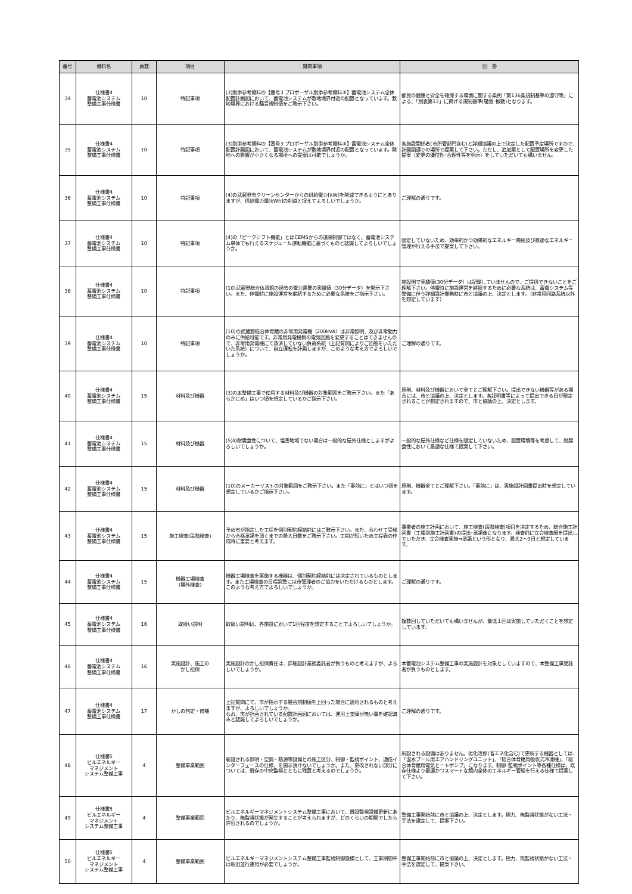| 番号 | 資料名 | 頁数 | 項目 | 質問事項 | 回 答 |
| --- | --- | --- | --- | --- | --- |
| 34 | 仕様書4 蓄電池システム 整備工事仕様書 | 10 | 特記事項 | (3)別添参考資料の【番号3 プロポーザル別添参考資料③】蓄電池システム全体配置計画図において、蓄電池システムが敷地境界付近の配置となっています。敷地境界における騒音規制値をご教示下さい。 | 都民の健康と安全を確保する環境に関する条例「第136条規制基準の遵守等」による、「別表第13」に掲げる規制基準(騒音･振動)となります。 |
| 35 | 仕様書4 蓄電池システム 整備工事仕様書 | 10 | 特記事項 | (3)別添参考資料の【番号3 プロポーザル別添参考資料③】蓄電池システム全体配置計画図において、蓄電池システムが敷地境界付近の配置となっています。隣地への影響が小さくなる場所への提案は可能でしょうか。 | 各施設関係者(市所管部門含む)と詳細協議の上で決定した配置予定場所ですので、計画図通りの場所で提案して下さい。ただし、追加案として配置場所を変更した提案（変更の優位性･合理性等を明示）をしていただいても構いません。 |
| 36 | 仕様書4 蓄電池システム 整備工事仕様書 | 10 | 特記事項 | (4)の武蔵野市クリーンセンターからの供給電力[kW]を削減できるようにとありますが、供給電力量[kWh]の削減と捉えてよろしいでしょうか。 | ご理解の通りです。 |
| 37 | 仕様書4 蓄電池システム 整備工事仕様書 | 10 | 特記事項 | (4)の「ピークシフト機能」とはCEMSからの遠隔制御ではなく、蓄電池システム単体でも行えるスケジュール運転機能に基づくものと認識してよろしいでしょうか。 | 限定していないため、効率的かつ効果的なエネルギー需給及び最適なエネルギー管理が行える手法で提案して下さい。 |
| 38 | 仕様書4 蓄電池システム 整備工事仕様書 | 10 | 特記事項 | (10)武蔵野総合体育館の過去の電力需要の実績値（30分データ）を開示下さい。また、停電時に施設運営を継続するために必要な系統をご指示下さい。 | 施設側で実績値(30分データ）は記録していませんので、ご提供できないことをご理解下さい。停電時に施設運営を継続するために必要な系統は、蓄電システム等整備に伴う詳細設計業務時に市と協議の上、決定とします。（非常用回路系統以外を想定しています） |
| 39 | 仕様書4 蓄電池システム 整備工事仕様書 | 10 | 特記事項 | (10)の武蔵野総合体育館の非常用発電機（200kVA）は非常照明、及び非常動力のみに供給可能です。非常用発電機側の電気回路を変更することはできませんので、非常用発電機にて救済していない負荷系統（上記質問によりご回答をいただいた系統）について、自立運転を計画しますが、このような考え方でよろしいでしょうか。 | ご理解の通りです。 |
| 40 | 仕様書4 蓄電池システム 整備工事仕様書 | 15 | 材料及び機器 | (3)の本整備工事で使用する材料及び機器の対象範囲をご教示下さい。また「あらかじめ」はいつ頃を想定しているかご指示下さい。 | 原則、材料及び機器において全てとご理解下さい。提出できない機器等がある場合には、市と協議の上、決定とします。各証明書等によって提出できる日が限定されることが想定されますので、市と協議の上、決定とします。 |
| 41 | 仕様書4 蓄電池システム 整備工事仕様書 | 15 | 材料及び機器 | (5)の耐腐食性について、塩害地域でない場合は一般的な屋外仕様としますがよろしいでしょうか。 | 一般的な屋外仕様など仕様を限定していないため、設置環境等を考慮して、耐腐食性において最適な仕様で提案して下さい。 |
| 42 | 仕様書4 蓄電池システム 整備工事仕様書 | 15 | 材料及び機器 | (10)のメーカーリストの対象範囲をご教示下さい。また「事前に」とはいつ頃を想定しているかご指示下さい。 | 原則、機器全てとご理解下さい。「事前に」は、実施設計図書提出時を想定しています。 |
| 43 | 仕様書4 蓄電池システム 整備工事仕様書 | 15 | 施工検査(段階検査) | 予め市が指定した工程を個別契約締結前にはご教示下さい。また、合わせて受検から合格承諾を頂くまでの最大日数をご教示下さい。工期が短いため工程表の作成時に重要と考えます。 | 事業者の施工計画において、施工検査(段階検査)項目を決定するため、総合施工計画書（工種別施工計画書)の提出･承諾後になります。検査前に立会検査願を提出していただき、立会検査実施⇒承諾という形となり、最大2～3日と想定しています。 |
| 44 | 仕様書4 蓄電池システム 整備工事仕様書 | 15 | 機器工場検査 (場外検査) | 機器工場検査を実施する機器は、個別契約締結前には決定されているものとします。また工場検査の日程調整には市管理者のご協力をいただけるものとします。このような考え方でよろしいでしょうか。 | ご理解の通りです。 |
| 45 | 仕様書4 蓄電池システム 整備工事仕様書 | 16 | 取扱い説明 | 取扱い説明は、各施設において1回程度を想定することでよろしいでしょうか。 | 複数回していただいても構いませんが、最低１回は実施していただくことを想定しています。 |
| 46 | 仕様書4 蓄電池システム 整備工事仕様書 | 16 | 実施設計、施工の かし担保 | 実施設計のかし担保責任は、詳細設計業務委託者が負うものと考えますが、よろしいでしょうか。 | 本蓄電池システム整備工事の実施設計を対象としていますので、本整備工事受託者が負うものとします。 |
| 47 | 仕様書4 蓄電池システム 整備工事仕様書 | 17 | かしの判定・修補 | 上記質問にて、市が指示する騒音規制値を上回った場合に適用されるものと考えますが、よろしいでしょうか。 なお、市が計画されている配置計画図においては、運用上支障が無い事を確認済みと認識してよろしいでしょうか。 | ご理解の通りです。 |
| 48 | 仕様書5 ビルエネルギー マネジメント システム整備工事 | 4 | 整備事業範囲 | 新設される照明・空調・熱源等設備との施工区分、制御・監視ポイント、通信インターフェースの仕様、を開示頂けないでしょうか。また、更改されない部分については、既存の中央監視とともに残置と考えるのでしょうか。 | 新設される設備はありません。劣化改修(省エネ化含む)で更新する機器としては、「温水プール用エアハンドリングユニット」、「総合体育館用吸収式冷凍機」、「総合体育館用電気ヒートポンプ」になります。制御･監視ポイント等各種仕様は、既存仕様より最適かつスマートな館内全体のエネルギー管理を行える仕様で提案して下さい。 |
| 49 | 仕様書5 ビルエネルギー マネジメント システム整備工事 | 4 | 整備事業範囲 | ビルエネルギーマネジメントシステム整備工事において、既設監視設備更新にあたり、無監視状態が発生することが考えられますが、どのくらいの期間でしたら許容されるのでしょうか。 | 整備工事開始前に市と協議の上、決定とします。極力、無監視状態がない工法・手法を選定して、提案下さい。 |
| 50 | 仕様書5 ビルエネルギー マネジメント システム整備工事 | 4 | 整備事業範囲 | ビルエネルギーマネジメントシステム整備工事監視制御設備として、工事期間中は新旧並行運用が必要でしょうか。 | 整備工事開始前に市と協議の上、決定とします。極力、無監視状態がない工法・手法を選定して、提案下さい。 |